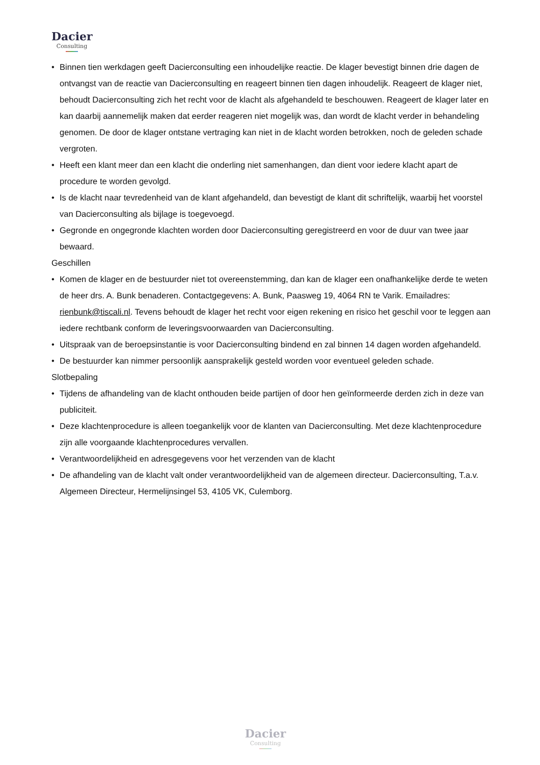Dacier
Consulting
• Binnen tien werkdagen geeft Dacierconsulting een inhoudelijke reactie. De klager bevestigt binnen drie dagen de ontvangst van de reactie van Dacierconsulting en reageert binnen tien dagen inhoudelijk. Reageert de klager niet, behoudt Dacierconsulting zich het recht voor de klacht als afgehandeld te beschouwen. Reageert de klager later en kan daarbij aannemelijk maken dat eerder reageren niet mogelijk was, dan wordt de klacht verder in behandeling genomen. De door de klager ontstane vertraging kan niet in de klacht worden betrokken, noch de geleden schade vergroten.
• Heeft een klant meer dan een klacht die onderling niet samenhangen, dan dient voor iedere klacht apart de procedure te worden gevolgd.
• Is de klacht naar tevredenheid van de klant afgehandeld, dan bevestigt de klant dit schriftelijk, waarbij het voorstel van Dacierconsulting als bijlage is toegevoegd.
• Gegronde en ongegronde klachten worden door Dacierconsulting geregistreerd en voor de duur van twee jaar bewaard.
Geschillen
• Komen de klager en de bestuurder niet tot overeenstemming, dan kan de klager een onafhankelijke derde te weten de heer drs. A. Bunk benaderen. Contactgegevens: A. Bunk, Paasweg 19, 4064 RN te Varik. Emailadres: rienbunk@tiscali.nl. Tevens behoudt de klager het recht voor eigen rekening en risico het geschil voor te leggen aan iedere rechtbank conform de leveringsvoorwaarden van Dacierconsulting.
• Uitspraak van de beroepsinstantie is voor Dacierconsulting bindend en zal binnen 14 dagen worden afgehandeld.
• De bestuurder kan nimmer persoonlijk aansprakelijk gesteld worden voor eventueel geleden schade.
Slotbepaling
• Tijdens de afhandeling van de klacht onthouden beide partijen of door hen geïnformeerde derden zich in deze van publiciteit.
• Deze klachtenprocedure is alleen toegankelijk voor de klanten van Dacierconsulting. Met deze klachtenprocedure zijn alle voorgaande klachtenprocedures vervallen.
• Verantwoordelijkheid en adresgegevens voor het verzenden van de klacht
• De afhandeling van de klacht valt onder verantwoordelijkheid van de algemeen directeur. Dacierconsulting, T.a.v. Algemeen Directeur, Hermelijnsingel 53, 4105 VK, Culemborg.
Dacier
Consulting